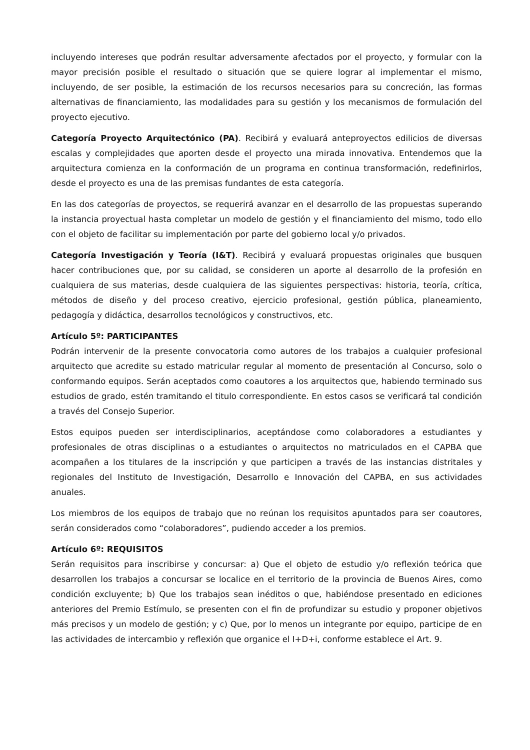incluyendo intereses que podrán resultar adversamente afectados por el proyecto, y formular con la mayor precisión posible el resultado o situación que se quiere lograr al implementar el mismo, incluyendo, de ser posible, la estimación de los recursos necesarios para su concreción, las formas alternativas de financiamiento, las modalidades para su gestión y los mecanismos de formulación del proyecto ejecutivo.
Categoría Proyecto Arquitectónico (PA). Recibirá y evaluará anteproyectos edilicios de diversas escalas y complejidades que aporten desde el proyecto una mirada innovativa. Entendemos que la arquitectura comienza en la conformación de un programa en continua transformación, redefinirlos, desde el proyecto es una de las premisas fundantes de esta categoría.
En las dos categorías de proyectos, se requerirá avanzar en el desarrollo de las propuestas superando la instancia proyectual hasta completar un modelo de gestión y el financiamiento del mismo, todo ello con el objeto de facilitar su implementación por parte del gobierno local y/o privados.
Categoría Investigación y Teoría (I&T). Recibirá y evaluará propuestas originales que busquen hacer contribuciones que, por su calidad, se consideren un aporte al desarrollo de la profesión en cualquiera de sus materias, desde cualquiera de las siguientes perspectivas: historia, teoría, crítica, métodos de diseño y del proceso creativo, ejercicio profesional, gestión pública, planeamiento, pedagogía y didáctica, desarrollos tecnológicos y constructivos, etc.
Artículo 5º: PARTICIPANTES
Podrán intervenir de la presente convocatoria como autores de los trabajos a cualquier profesional arquitecto que acredite su estado matricular regular al momento de presentación al Concurso, solo o conformando equipos. Serán aceptados como coautores a los arquitectos que, habiendo terminado sus estudios de grado, estén tramitando el titulo correspondiente. En estos casos se verificará tal condición a través del Consejo Superior.
Estos equipos pueden ser interdisciplinarios, aceptándose como colaboradores a estudiantes y profesionales de otras disciplinas o a estudiantes o arquitectos no matriculados en el CAPBA que acompañen a los titulares de la inscripción y que participen a través de las instancias distritales y regionales del Instituto de Investigación, Desarrollo e Innovación del CAPBA, en sus actividades anuales.
Los miembros de los equipos de trabajo que no reúnan los requisitos apuntados para ser coautores, serán considerados como “colaboradores”, pudiendo acceder a los premios.
Artículo 6º: REQUISITOS
Serán requisitos para inscribirse y concursar: a) Que el objeto de estudio y/o reflexión teórica que desarrollen los trabajos a concursar se localice en el territorio de la provincia de Buenos Aires, como condición excluyente; b) Que los trabajos sean inéditos o que, habiéndose presentado en ediciones anteriores del Premio Estímulo, se presenten con el fin de profundizar su estudio y proponer objetivos más precisos y un modelo de gestión; y c) Que, por lo menos un integrante por equipo, participe de en las actividades de intercambio y reflexión que organice el I+D+i, conforme establece el Art. 9.